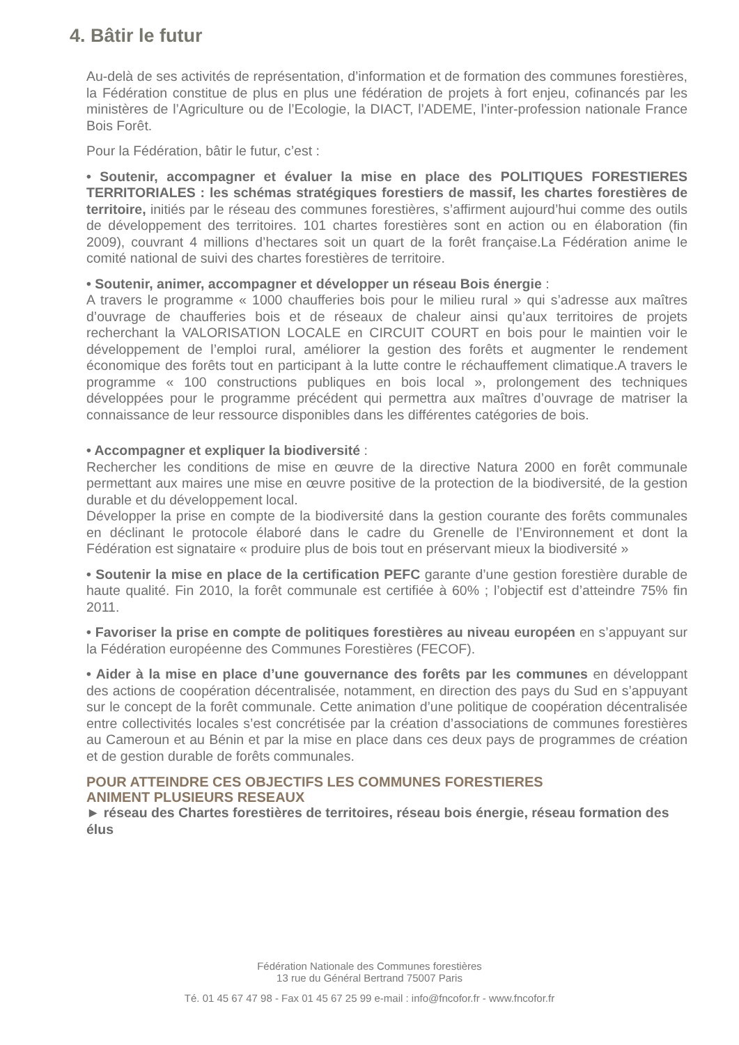4. Bâtir le futur
Au-delà de ses activités de représentation, d’information et de formation des communes forestières, la Fédération constitue de plus en plus une fédération de projets à fort enjeu, cofinancés par les ministères de l’Agriculture ou de l’Ecologie, la DIACT, l’ADEME, l’inter-profession nationale France Bois Forêt.
Pour la Fédération, bâtir le futur, c’est :
• Soutenir, accompagner et évaluer la mise en place des POLITIQUES FORESTIERES TERRITORIALES : les schémas stratégiques forestiers de massif, les chartes forestières de territoire, initiés par le réseau des communes forestières, s’affirment aujourd’hui comme des outils de développement des territoires. 101 chartes forestières sont en action ou en élaboration (fin 2009), couvrant 4 millions d’hectares soit un quart de la forêt française.La Fédération anime le comité national de suivi des chartes forestières de territoire.
• Soutenir, animer, accompagner et développer un réseau Bois énergie :
A travers le programme « 1000 chaufferies bois pour le milieu rural » qui s’adresse aux maîtres d’ouvrage de chaufferies bois et de réseaux de chaleur ainsi qu’aux territoires de projets recherchant la VALORISATION LOCALE en CIRCUIT COURT en bois pour le maintien voir le développement de l’emploi rural, améliorer la gestion des forêts et augmenter le rendement économique des forêts tout en participant à la lutte contre le réchauffement climatique.A travers le programme « 100 constructions publiques en bois local », prolongement des techniques développées pour le programme précédent qui permettra aux maîtres d’ouvrage de matriser la connaissance de leur ressource disponibles dans les différentes catégories de bois.
• Accompagner et expliquer la biodiversité :
Rechercher les conditions de mise en œuvre de la directive Natura 2000 en forêt communale permettant aux maires une mise en œuvre positive de la protection de la biodiversité, de la gestion durable et du développement local.
Développer la prise en compte de la biodiversité dans la gestion courante des forêts communales en déclinant le protocole élaboré dans le cadre du Grenelle de l’Environnement et dont la Fédération est signataire « produire plus de bois tout en préservant mieux la biodiversité »
• Soutenir la mise en place de la certification PEFC garante d’une gestion forestière durable de haute qualité. Fin 2010, la forêt communale est certifiée à 60% ; l’objectif est d’atteindre 75% fin 2011.
• Favoriser la prise en compte de politiques forestières au niveau européen en s’appuyant sur la Fédération européenne des Communes Forestières (FECOF).
• Aider à la mise en place d’une gouvernance des forêts par les communes en développant des actions de coopération décentralisée, notamment, en direction des pays du Sud en s’appuyant sur le concept de la forêt communale. Cette animation d’une politique de coopération décentralisée entre collectivités locales s’est concrétisée par la création d’associations de communes forestières au Cameroun et au Bénin et par la mise en place dans ces deux pays de programmes de création et de gestion durable de forêts communales.
POUR ATTEINDRE CES OBJECTIFS LES COMMUNES FORESTIERES
ANIMENT PLUSIEURS RESEAUX
► réseau des Chartes forestières de territoires, réseau bois énergie, réseau formation des élus
Fédération Nationale des Communes forestières
13 rue du Général Bertrand 75007 Paris
Té. 01 45 67 47 98 - Fax 01 45 67 25 99 e-mail : info@fncofor.fr - www.fncofor.fr